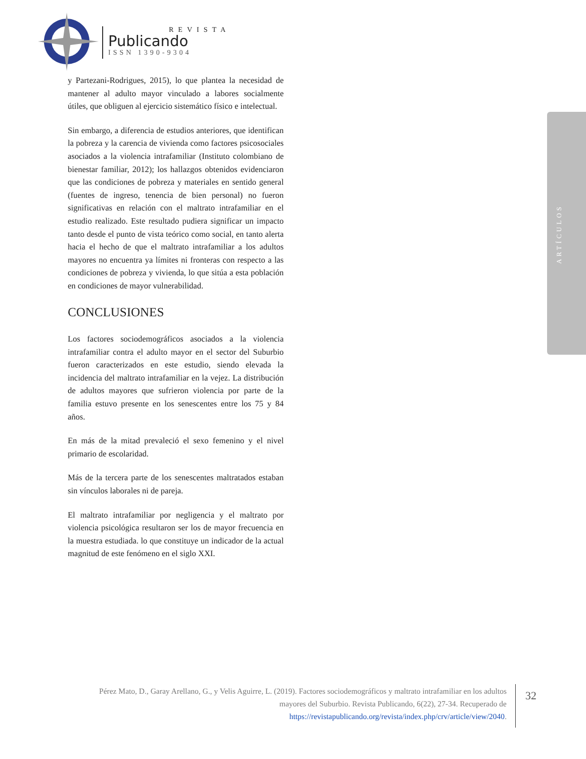REVISTA
Publicando
ISSN 1390-9304
ARTÍCULOS
y Partezani-Rodrigues, 2015), lo que plantea la necesidad de mantener al adulto mayor vinculado a labores socialmente útiles, que obliguen al ejercicio sistemático físico e intelectual.
Sin embargo, a diferencia de estudios anteriores, que identifican la pobreza y la carencia de vivienda como factores psicosociales asociados a la violencia intrafamiliar (Instituto colombiano de bienestar familiar, 2012); los hallazgos obtenidos evidenciaron que las condiciones de pobreza y materiales en sentido general (fuentes de ingreso, tenencia de bien personal) no fueron significativas en relación con el maltrato intrafamiliar en el estudio realizado. Este resultado pudiera significar un impacto tanto desde el punto de vista teórico como social, en tanto alerta hacia el hecho de que el maltrato intrafamiliar a los adultos mayores no encuentra ya límites ni fronteras con respecto a las condiciones de pobreza y vivienda, lo que sitúa a esta población en condiciones de mayor vulnerabilidad.
CONCLUSIONES
Los factores sociodemográficos asociados a la violencia intrafamiliar contra el adulto mayor en el sector del Suburbio fueron caracterizados en este estudio, siendo elevada la incidencia del maltrato intrafamiliar en la vejez. La distribución de adultos mayores que sufrieron violencia por parte de la familia estuvo presente en los senescentes entre los 75 y 84 años.
En más de la mitad prevaleció el sexo femenino y el nivel primario de escolaridad.
Más de la tercera parte de los senescentes maltratados estaban sin vínculos laborales ni de pareja.
El maltrato intrafamiliar por negligencia y el maltrato por violencia psicológica resultaron ser los de mayor frecuencia en la muestra estudiada. lo que constituye un indicador de la actual magnitud de este fenómeno en el siglo XXI.
Pérez Mato, D., Garay Arellano, G., y Velis Aguirre, L. (2019). Factores sociodemográficos y maltrato intrafamiliar en los adultos mayores del Suburbio. Revista Publicando, 6(22), 27-34. Recuperado de https://revistapublicando.org/revista/index.php/crv/article/view/2040.
32